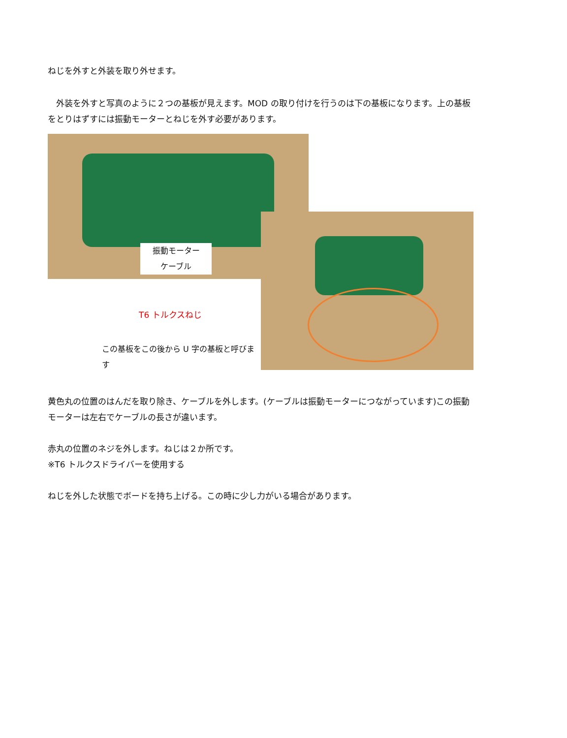ねじを外すと外装を取り外せます。
　外装を外すと写真のように２つの基板が見えます。MOD の取り付けを行うのは下の基板になります。上の基板をとりはずすには振動モーターとねじを外す必要があります。
振動モーター
ケーブル
T6 トルクスねじ
この基板をこの後から U 字の基板と呼びます
黄色丸の位置のはんだを取り除き、ケーブルを外します。(ケーブルは振動モーターにつながっています)この振動モーターは左右でケーブルの長さが違います。
赤丸の位置のネジを外します。ねじは２か所です。
※T6 トルクスドライバーを使用する
ねじを外した状態でボードを持ち上げる。この時に少し力がいる場合があります。